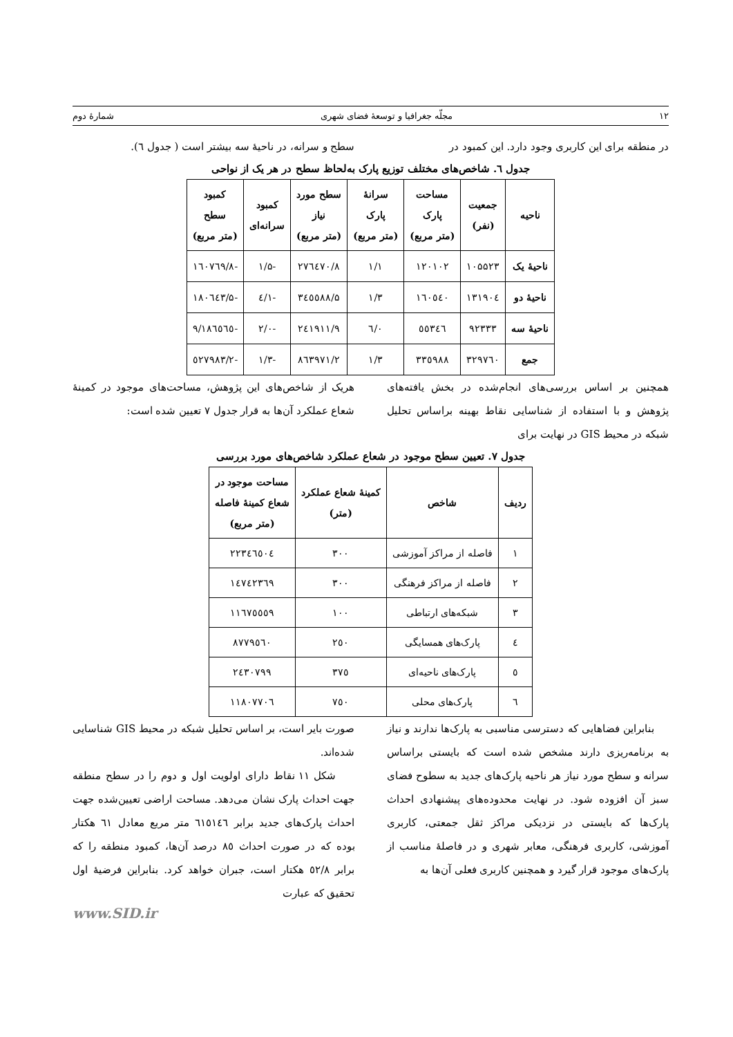۱۲ مجلّه جغرافیا و توسعهٔ فضای شهری شمارهٔ دوم
در منطقه برای این کاربری وجود دارد. این کمبود در
سطح و سرانه، در ناحیهٔ سه بیشتر است ( جدول ٦).
جدول ٦. شاخص‌های مختلف توزیع پارک به‌لحاظ سطح در هر یک از نواحی
| ناحیه | جمعیت (نفر) | مساحت پارک (متر مربع) | سرانهٔ پارک (متر مربع) | سطح مورد نیاز (متر مربع) | کمبود سرانه‌ای | کمبود سطح (متر مربع) |
| --- | --- | --- | --- | --- | --- | --- |
| ناحیهٔ یک | ۱۰۵۵۲۳ | ۱۲۰۱۰۲ | ۱/۱ | ۲۷٦٤۷۰/۸ | -۱/۵ | -۱٦۰۷٦۹/۸ |
| ناحیهٔ دو | ۱۳۱۹۰٤ | ۱٦۰٥٤۰ | ۱/۳ | ۳٤٥٥۸۸/۵ | -۱/٤ | -۱۸۰٦٤۳/۵ |
| ناحیهٔ سه | ۹۲۳۳۳ | ٥٥۳٤٦ | ۰/٦ | ۲٤۱۹۱۱/۹ | -۲/۰ | -۱۸٦٥٦٥/۹ |
| جمع | ۳۲۹۷٦۰ | ۳۳٥۹۸۸ | ۱/۳ | ۸٦۳۹۷۱/۲ | -۱/۳ | -٥۲۷۹۸۳/۲ |
همچنین بر اساس بررسی‌های انجام‌شده در بخش یافته‌های پژوهش و با استفاده از شناسایی نقاط بهینه براساس تحلیل شبکه در محیط GIS در نهایت برای
هریک از شاخص‌های این پژوهش، مساحت‌های موجود در کمینهٔ شعاع عملکرد آن‌ها به قرار جدول ۷ تعیین شده است:
جدول ۷. تعیین سطح موجود در شعاع عملکرد شاخص‌های مورد بررسی
| ردیف | شاخص | کمینهٔ شعاع عملکرد (متر) | مساحت موجود در شعاع کمینهٔ فاصله (متر مربع) |
| --- | --- | --- | --- |
| ۱ | فاصله از مراکز آموزشی | ۳۰۰ | ۲۲۳٤٦٥۰٤ |
| ۲ | فاصله از مراکز فرهنگی | ۳۰۰ | ۱٤۷٤۲۳٦۹ |
| ۳ | شبکه‌های ارتباطی | ۱۰۰ | ۱۱٦۷٥٥٥۹ |
| ٤ | پارک‌های همسایگی | ۲٥۰ | ۸۷۷۹٥٦۰ |
| ٥ | پارک‌های ناحیه‌ای | ۳۷٥ | ۲٤۳۰۷۹۹ |
| ٦ | پارک‌های محلی | ۷٥۰ | ۱۱۸۰۷۷۰٦ |
بنابراین فضاهایی که دسترسی مناسبی به پارک‌ها ندارند و نیاز به برنامه‌ریزی دارند مشخص شده است که بایستی براساس سرانه و سطح مورد نیاز هر ناحیه پارک‌های جدید به سطوح فضای سبز آن افزوده شود. در نهایت محدوده‌های پیشنهادی احداث پارک‌ها که بایستی در نزدیکی مراکز ثقل جمعتی، کاربری آموزشی، کاربری فرهنگی، معابر شهری و در فاصلهٔ مناسب از پارک‌های موجود قرار گیرد و همچنین کاربری فعلی آن‌ها به
صورت بایر است، بر اساس تحلیل شبکه در محیط GIS شناسایی شده‌اند.
شکل ۱۱ نقاط دارای اولویت اول و دوم را در سطح منطقه جهت احداث پارک نشان می‌دهد. مساحت اراضی تعیین‌شده جهت احداث پارک‌های جدید برابر ٦۱٥۱٤٦ متر مربع معادل ٦۱ هکتار بوده که در صورت احداث ۸٥ درصد آن‌ها، کمبود منطقه را که برابر ٥۲/۸ هکتار است، جبران خواهد کرد. بنابراین فرضیهٔ اول تحقیق که عبارت
www.SID.ir